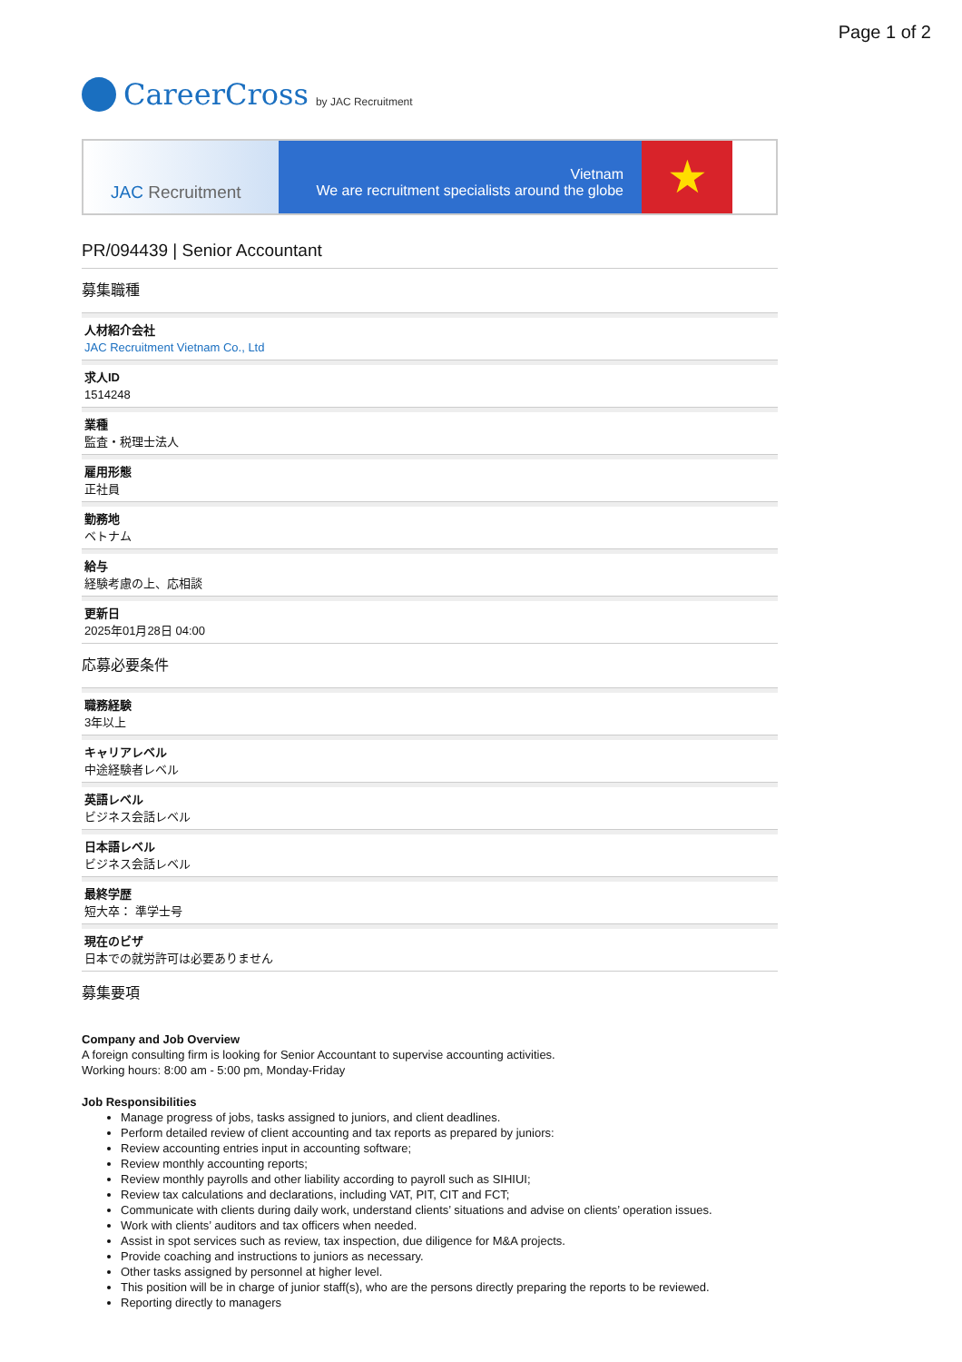Page 1 of 2
CareerCross by JAC Recruitment
JAC Recruitment
Vietnam
We are recruitment specialists around the globe
★
PR/094439 | Senior Accountant
募集職種
人材紹介会社
JAC Recruitment Vietnam Co., Ltd
求人ID
1514248
業種
監査・税理士法人
雇用形態
正社員
勤務地
ベトナム
給与
経験考慮の上、応相談
更新日
2025年01月28日 04:00
応募必要条件
職務経験
3年以上
キャリアレベル
中途経験者レベル
英語レベル
ビジネス会話レベル
日本語レベル
ビジネス会話レベル
最終学歴
短大卒： 準学士号
現在のビザ
日本での就労許可は必要ありません
募集要項
Company and Job Overview
A foreign consulting firm is looking for Senior Accountant to supervise accounting activities.
Working hours: 8:00 am - 5:00 pm, Monday-Friday
Job Responsibilities
Manage progress of jobs, tasks assigned to juniors, and client deadlines.
Perform detailed review of client accounting and tax reports as prepared by juniors:
Review accounting entries input in accounting software;
Review monthly accounting reports;
Review monthly payrolls and other liability according to payroll such as SIHIUI;
Review tax calculations and declarations, including VAT, PIT, CIT and FCT;
Communicate with clients during daily work, understand clients’ situations and advise on clients’ operation issues.
Work with clients’ auditors and tax officers when needed.
Assist in spot services such as review, tax inspection, due diligence for M&A projects.
Provide coaching and instructions to juniors as necessary.
Other tasks assigned by personnel at higher level.
This position will be in charge of junior staff(s), who are the persons directly preparing the reports to be reviewed.
Reporting directly to managers